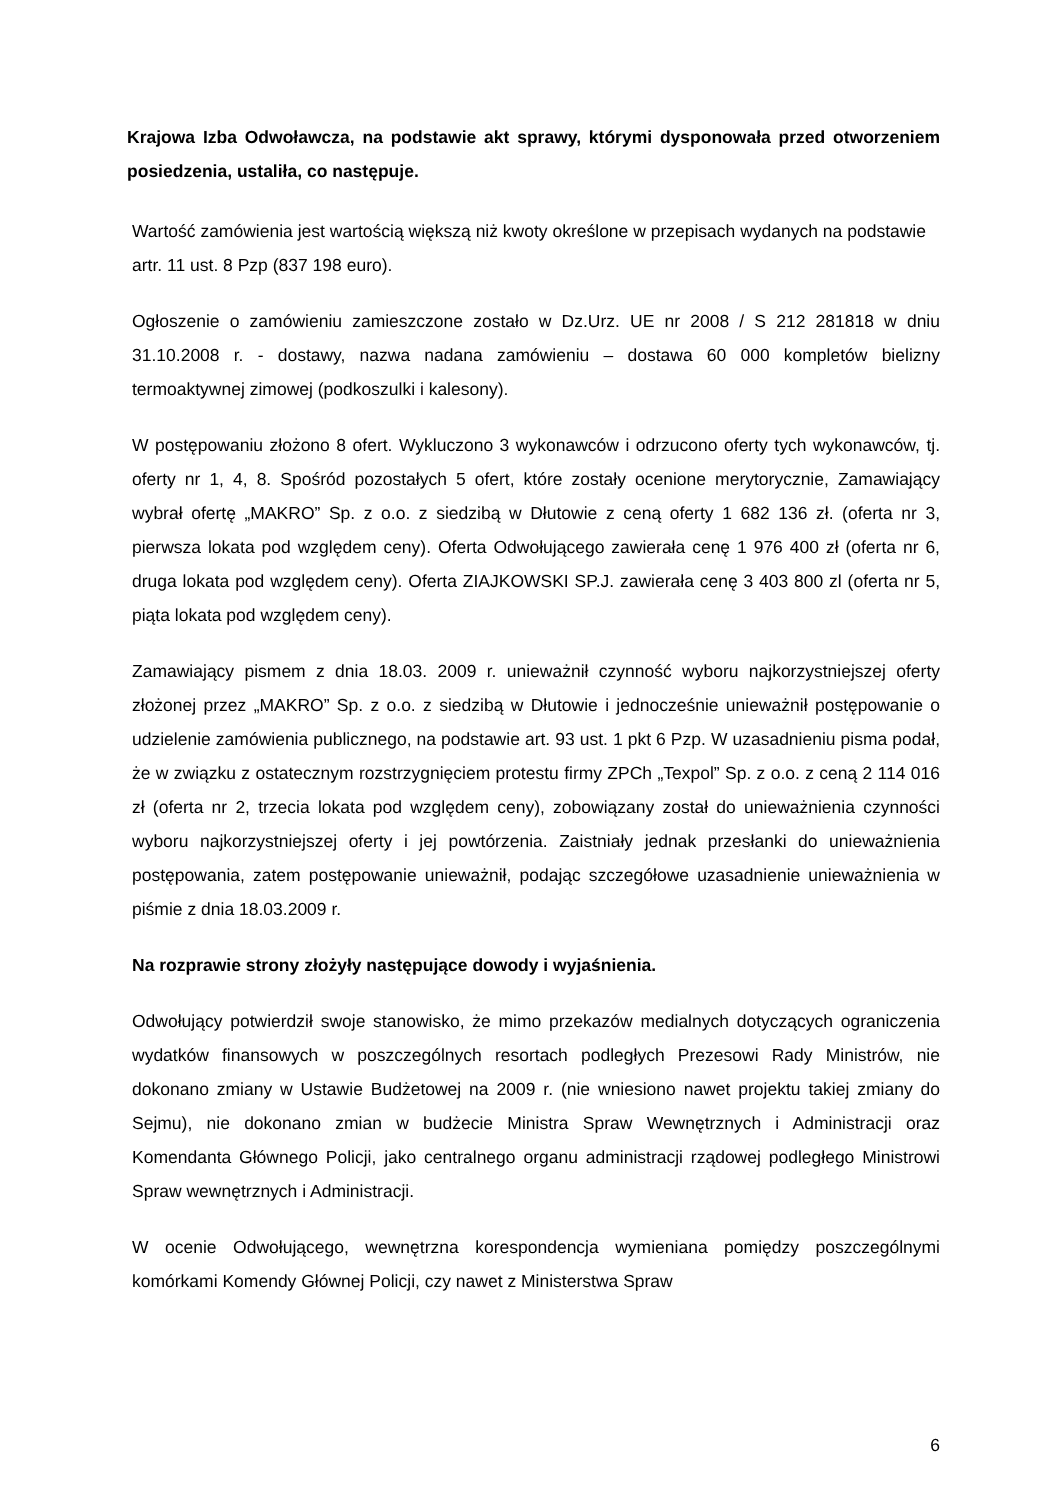Krajowa Izba Odwoławcza, na podstawie akt sprawy, którymi dysponowała przed otworzeniem posiedzenia, ustaliła, co następuje.
Wartość zamówienia jest wartością większą niż kwoty określone w przepisach wydanych na podstawie artr. 11 ust. 8 Pzp (837 198 euro).
Ogłoszenie o zamówieniu zamieszczone zostało w Dz.Urz. UE nr 2008 / S 212 281818 w dniu 31.10.2008 r. - dostawy, nazwa nadana zamówieniu – dostawa 60 000 kompletów bielizny termoaktywnej zimowej (podkoszulki i kalesony).
W postępowaniu złożono 8 ofert. Wykluczono 3 wykonawców i odrzucono oferty tych wykonawców, tj. oferty nr 1, 4, 8. Spośród pozostałych 5 ofert, które zostały ocenione merytorycznie, Zamawiający wybrał ofertę „MAKRO” Sp. z o.o. z siedzibą w Dłutowie z ceną oferty 1 682 136 zł. (oferta nr 3, pierwsza lokata pod względem ceny). Oferta Odwołującego zawierała cenę 1 976 400 zł (oferta nr 6, druga lokata pod względem ceny). Oferta ZIAJKOWSKI SP.J. zawierała cenę 3 403 800 zl (oferta nr 5, piąta lokata pod względem ceny).
Zamawiający pismem z dnia 18.03. 2009 r. unieważnił czynność wyboru najkorzystniejszej oferty złożonej przez „MAKRO” Sp. z o.o. z siedzibą w Dłutowie i jednocześnie unieważnił postępowanie o udzielenie zamówienia publicznego, na podstawie art. 93 ust. 1 pkt 6 Pzp. W uzasadnieniu pisma podał, że w związku z ostatecznym rozstrzygnięciem protestu firmy ZPCh „Texpol” Sp. z o.o. z ceną 2 114 016 zł (oferta nr 2, trzecia lokata pod względem ceny), zobowiązany został do unieważnienia czynności wyboru najkorzystniejszej oferty i jej powtórzenia. Zaistniały jednak przesłanki do unieważnienia postępowania, zatem postępowanie unieważnił, podając szczegółowe uzasadnienie unieważnienia w piśmie z dnia 18.03.2009 r.
Na rozprawie strony złożyły następujące dowody i wyjaśnienia.
Odwołujący potwierdził swoje stanowisko, że mimo przekazów medialnych dotyczących ograniczenia wydatków finansowych w poszczególnych resortach podległych Prezesowi Rady Ministrów, nie dokonano zmiany w Ustawie Budżetowej na 2009 r. (nie wniesiono nawet projektu takiej zmiany do Sejmu), nie dokonano zmian w budżecie Ministra Spraw Wewnętrznych i Administracji oraz Komendanta Głównego Policji, jako centralnego organu administracji rządowej podległego Ministrowi Spraw wewnętrznych i Administracji.
W ocenie Odwołującego, wewnętrzna korespondencja wymieniana pomiędzy poszczególnymi komórkami Komendy Głównej Policji, czy nawet z Ministerstwa Spraw
6